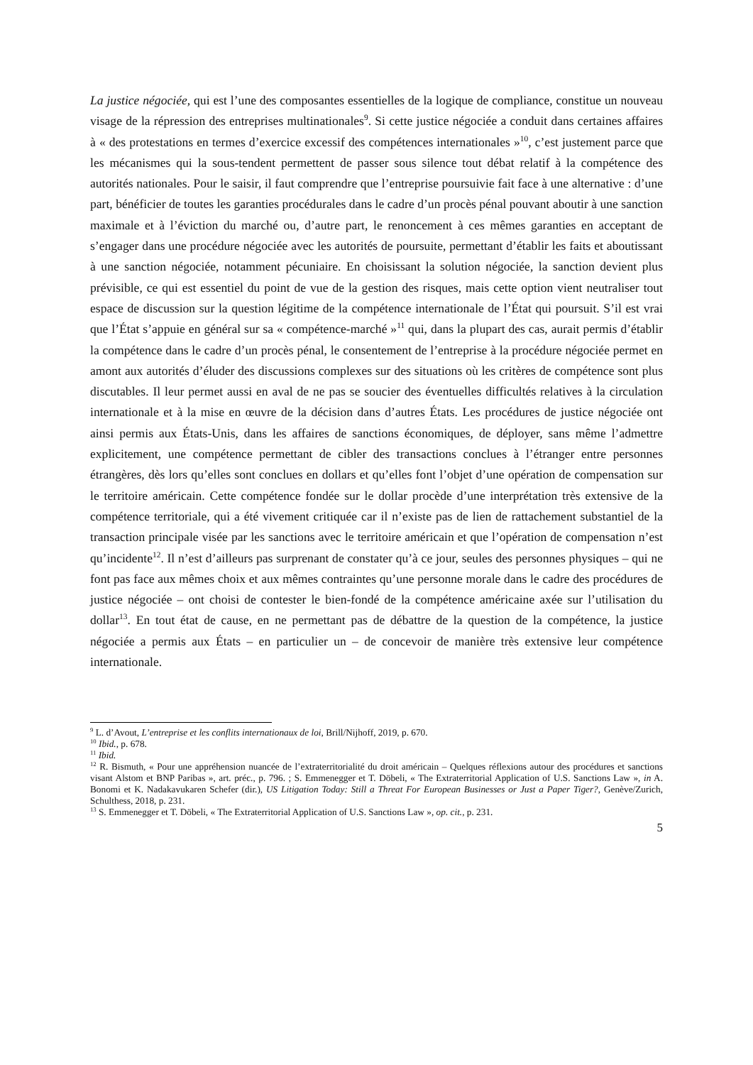La justice négociée, qui est l’une des composantes essentielles de la logique de compliance, constitue un nouveau visage de la répression des entreprises multinationales<sup>9</sup>. Si cette justice négociée a conduit dans certaines affaires à « des protestations en termes d’exercice excessif des compétences internationales »<sup>10</sup>, c’est justement parce que les mécanismes qui la sous-tendent permettent de passer sous silence tout débat relatif à la compétence des autorités nationales. Pour le saisir, il faut comprendre que l’entreprise poursuivie fait face à une alternative : d’une part, bénéficier de toutes les garanties procédurales dans le cadre d’un procès pénal pouvant aboutir à une sanction maximale et à l’éviction du marché ou, d’autre part, le renoncement à ces mêmes garanties en acceptant de s’engager dans une procédure négociée avec les autorités de poursuite, permettant d’établir les faits et aboutissant à une sanction négociée, notamment pécuniaire. En choisissant la solution négociée, la sanction devient plus prévisible, ce qui est essentiel du point de vue de la gestion des risques, mais cette option vient neutraliser tout espace de discussion sur la question légitime de la compétence internationale de l’État qui poursuit. S’il est vrai que l’État s’appuie en général sur sa « compétence-marché »<sup>11</sup> qui, dans la plupart des cas, aurait permis d’établir la compétence dans le cadre d’un procès pénal, le consentement de l’entreprise à la procédure négociée permet en amont aux autorités d’éluder des discussions complexes sur des situations où les critères de compétence sont plus discutables. Il leur permet aussi en aval de ne pas se soucier des éventuelles difficultés relatives à la circulation internationale et à la mise en œuvre de la décision dans d’autres États. Les procédures de justice négociée ont ainsi permis aux États-Unis, dans les affaires de sanctions économiques, de déployer, sans même l’admettre explicitement, une compétence permettant de cibler des transactions conclues à l’étranger entre personnes étrangères, dès lors qu’elles sont conclues en dollars et qu’elles font l’objet d’une opération de compensation sur le territoire américain. Cette compétence fondée sur le dollar procède d’une interprétation très extensive de la compétence territoriale, qui a été vivement critiquée car il n’existe pas de lien de rattachement substantiel de la transaction principale visée par les sanctions avec le territoire américain et que l’opération de compensation n’est qu’incidente<sup>12</sup>. Il n’est d’ailleurs pas surprenant de constater qu’à ce jour, seules des personnes physiques – qui ne font pas face aux mêmes choix et aux mêmes contraintes qu’une personne morale dans le cadre des procédures de justice négociée – ont choisi de contester le bien-fondé de la compétence américaine axée sur l’utilisation du dollar<sup>13</sup>. En tout état de cause, en ne permettant pas de débattre de la question de la compétence, la justice négociée a permis aux États – en particulier un – de concevoir de manière très extensive leur compétence internationale.
<sup>9</sup> L. d’Avout, L’entreprise et les conflits internationaux de loi, Brill/Nijhoff, 2019, p. 670.
<sup>10</sup> Ibid., p. 678.
<sup>11</sup> Ibid.
<sup>12</sup> R. Bismuth, « Pour une appréhension nuancée de l’extraterritorialité du droit américain – Quelques réflexions autour des procédures et sanctions visant Alstom et BNP Paribas », art. préc., p. 796. ; S. Emmenegger et T. Döbeli, « The Extraterritorial Application of U.S. Sanctions Law », in A. Bonomi et K. Nadakavukaren Schefer (dir.), US Litigation Today: Still a Threat For European Businesses or Just a Paper Tiger?, Genève/Zurich, Schulthess, 2018, p. 231.
<sup>13</sup> S. Emmenegger et T. Döbeli, « The Extraterritorial Application of U.S. Sanctions Law », op. cit., p. 231.
5